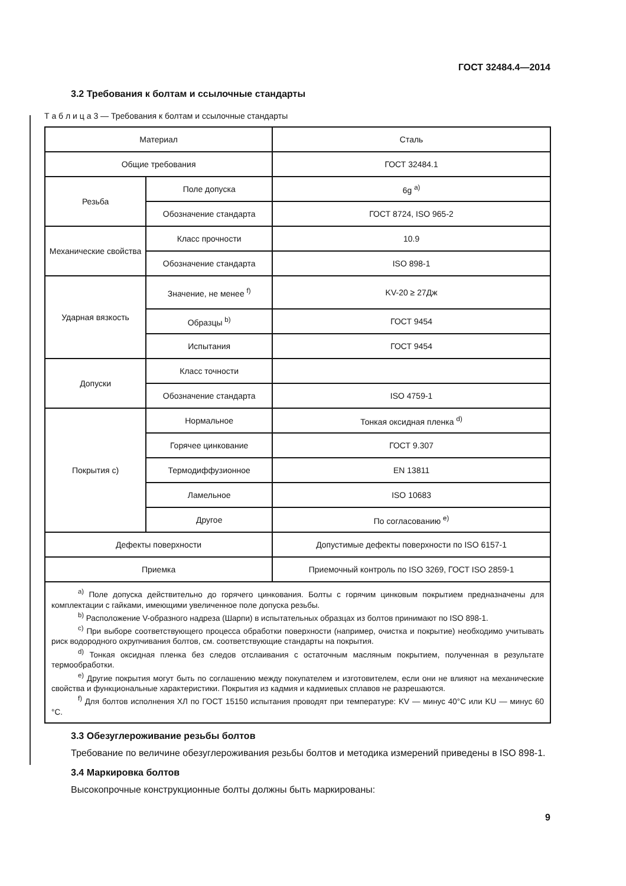ГОСТ 32484.4—2014
3.2 Требования к болтам и ссылочные стандарты
Т а б л и ц а 3 — Требования к болтам и ссылочные стандарты
| Материал | | Сталь |
| Общие требования | | ГОСТ 32484.1 |
| Резьба | Поле допуска | 6g <sup>a)</sup> |
| | Обозначение стандарта | ГОСТ 8724, ISO 965-2 |
| Механические свойства | Класс прочности | 10.9 |
| | Обозначение стандарта | ISO 898-1 |
| Ударная вязкость | Значение, не менее <sup>f)</sup> | KV-20 ≥ 27Дж |
| | Образцы <sup>b)</sup> | ГОСТ 9454 |
| | Испытания | ГОСТ 9454 |
| Допуски | Класс точности | |
| | Обозначение стандарта | ISO 4759-1 |
| Покрытия с) | Нормальное | Тонкая оксидная пленка <sup>d)</sup> |
| | Горячее цинкование | ГОСТ 9.307 |
| | Термодиффузионное | EN 13811 |
| | Ламельное | ISO 10683 |
| | Другое | По согласованию <sup>e)</sup> |
| Дефекты поверхности | | Допустимые дефекты поверхности по ISO 6157-1 |
| Приемка | | Приемочный контроль по ISO 3269, ГОСТ ISO 2859-1 |
<sup>a)</sup> Поле допуска действительно до горячего цинкования. Болты с горячим цинковым покрытием предназначены для комплектации с гайками, имеющими увеличенное поле допуска резьбы.
<sup>b)</sup> Расположение V-образного надреза (Шарпи) в испытательных образцах из болтов принимают по ISO 898-1.
<sup>c)</sup> При выборе соответствующего процесса обработки поверхности (например, очистка и покрытие) необходимо учитывать риск водородного охрупчивания болтов, см. соответствующие стандарты на покрытия.
<sup>d)</sup> Тонкая оксидная пленка без следов отслаивания с остаточным масляным покрытием, полученная в результате термообработки.
<sup>e)</sup> Другие покрытия могут быть по соглашению между покупателем и изготовителем, если они не влияют на механические свойства и функциональные характеристики. Покрытия из кадмия и кадмиевых сплавов не разрешаются.
<sup>f)</sup> Для болтов исполнения ХЛ по ГОСТ 15150 испытания проводят при температуре: KV — минус 40°С или KU — минус 60 °С.
3.3 Обезуглероживание резьбы болтов
Требование по величине обезуглероживания резьбы болтов и методика измерений приведены в ISO 898-1.
3.4 Маркировка болтов
Высокопрочные конструкционные болты должны быть маркированы:
9